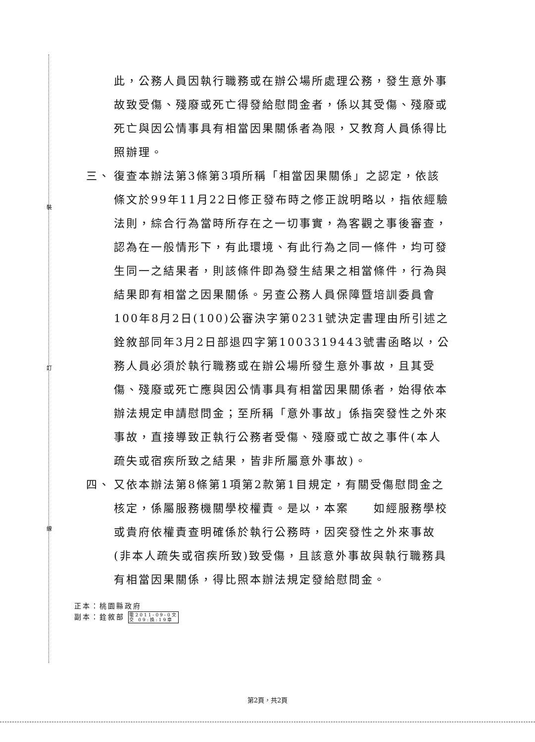裝
訂
線
此，公務人員因執行職務或在辦公場所處理公務，發生意外事故致受傷、殘廢或死亡得發給慰問金者，係以其受傷、殘廢或死亡與因公情事具有相當因果關係者為限，又教育人員係得比照辦理。
三、 復查本辦法第3條第3項所稱「相當因果關係」之認定，依該條文於99年11月22日修正發布時之修正說明略以，指依經驗法則，綜合行為當時所存在之一切事實，為客觀之事後審查，認為在一般情形下，有此環境、有此行為之同一條件，均可發生同一之結果者，則該條件即為發生結果之相當條件，行為與結果即有相當之因果關係。另查公務人員保障暨培訓委員會100年8月2日(100)公審決字第0231號決定書理由所引述之銓敘部同年3月2日部退四字第1003319443號書函略以，公務人員必須於執行職務或在辦公場所發生意外事故，且其受傷、殘廢或死亡應與因公情事具有相當因果關係者，始得依本辦法規定申請慰問金；至所稱「意外事故」係指突發性之外來事故，直接導致正執行公務者受傷、殘廢或亡故之事件(本人疏失或宿疾所致之結果，皆非所屬意外事故)。
四、 又依本辦法第8條第1項第2款第1目規定，有關受傷慰問金之核定，係屬服務機關學校權責。是以，本案　　如經服務學校或貴府依權責查明確係於執行公務時，因突發性之外來事故(非本人疏失或宿疾所致)致受傷，且該意外事故與執行職務具有相當因果關係，得比照本辦法規定發給慰問金。
正本：桃園縣政府
副本：銓敘部 電2011-09-0文
交 09:換:19章
第2頁，共2頁